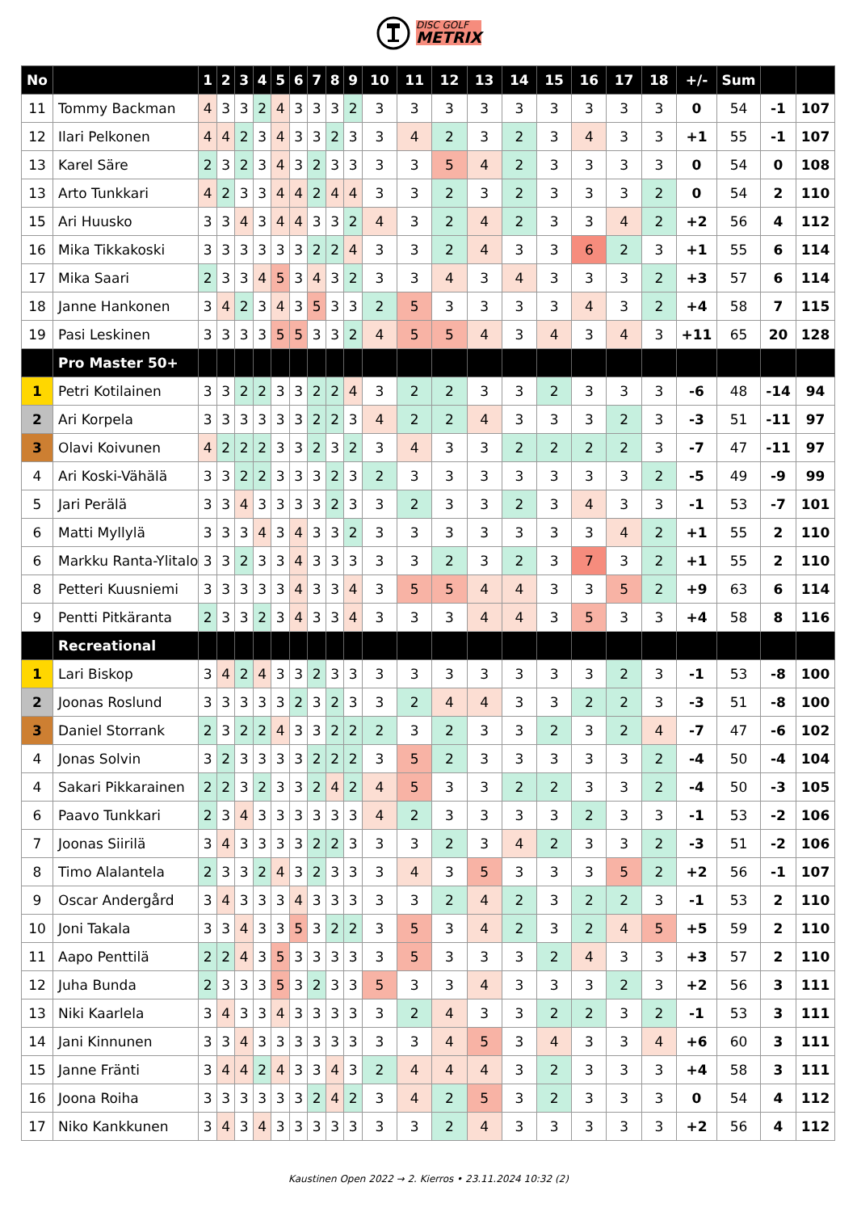DISC GOLF
METRIX
| No | | 1 | 2 | 3 | 4 | 5 | 6 | 7 | 8 | 9 | 10 | 11 | 12 | 13 | 14 | 15 | 16 | 17 | 18 | +/- | Sum | | |
| --- | --- | --- | --- | --- | --- | --- | --- | --- | --- | --- | --- | --- | --- | --- | --- | --- | --- | --- | --- | --- | --- | --- | --- |
| 11 | Tommy Backman | 4 | 3 | 3 | 2 | 4 | 3 | 3 | 3 | 2 | 3 | 3 | 3 | 3 | 3 | 3 | 3 | 3 | 3 | 0 | 54 | -1 | 107 |
| 12 | Ilari Pelkonen | 4 | 4 | 2 | 3 | 4 | 3 | 3 | 2 | 3 | 3 | 4 | 2 | 3 | 2 | 3 | 4 | 3 | 3 | +1 | 55 | -1 | 107 |
| 13 | Karel Säre | 2 | 3 | 2 | 3 | 4 | 3 | 2 | 3 | 3 | 3 | 3 | 5 | 4 | 2 | 3 | 3 | 3 | 3 | 0 | 54 | 0 | 108 |
| 13 | Arto Tunkkari | 4 | 2 | 3 | 3 | 4 | 4 | 2 | 4 | 4 | 3 | 3 | 2 | 3 | 2 | 3 | 3 | 3 | 2 | 0 | 54 | 2 | 110 |
| 15 | Ari Huusko | 3 | 3 | 4 | 3 | 4 | 4 | 3 | 3 | 2 | 4 | 3 | 2 | 4 | 2 | 3 | 3 | 4 | 2 | +2 | 56 | 4 | 112 |
| 16 | Mika Tikkakoski | 3 | 3 | 3 | 3 | 3 | 3 | 2 | 2 | 4 | 3 | 3 | 2 | 4 | 3 | 3 | 6 | 2 | 3 | +1 | 55 | 6 | 114 |
| 17 | Mika Saari | 2 | 3 | 3 | 4 | 5 | 3 | 4 | 3 | 2 | 3 | 3 | 4 | 3 | 4 | 3 | 3 | 3 | 2 | +3 | 57 | 6 | 114 |
| 18 | Janne Hankonen | 3 | 4 | 2 | 3 | 4 | 3 | 5 | 3 | 3 | 2 | 5 | 3 | 3 | 3 | 3 | 4 | 3 | 2 | +4 | 58 | 7 | 115 |
| 19 | Pasi Leskinen | 3 | 3 | 3 | 3 | 5 | 5 | 3 | 3 | 2 | 4 | 5 | 5 | 4 | 3 | 4 | 3 | 4 | 3 | +11 | 65 | 20 | 128 |
| | Pro Master 50+ | | | | | | | | | | | | | | | | | | | | | | |
| 1 | Petri Kotilainen | 3 | 3 | 2 | 2 | 3 | 3 | 2 | 2 | 4 | 3 | 2 | 2 | 3 | 3 | 2 | 3 | 3 | 3 | -6 | 48 | -14 | 94 |
| 2 | Ari Korpela | 3 | 3 | 3 | 3 | 3 | 3 | 2 | 2 | 3 | 4 | 2 | 2 | 4 | 3 | 3 | 3 | 2 | 3 | -3 | 51 | -11 | 97 |
| 3 | Olavi Koivunen | 4 | 2 | 2 | 2 | 3 | 3 | 2 | 3 | 2 | 3 | 4 | 3 | 3 | 2 | 2 | 2 | 2 | 3 | -7 | 47 | -11 | 97 |
| 4 | Ari Koski-Vähälä | 3 | 3 | 2 | 2 | 3 | 3 | 3 | 2 | 3 | 2 | 3 | 3 | 3 | 3 | 3 | 3 | 3 | 2 | -5 | 49 | -9 | 99 |
| 5 | Jari Perälä | 3 | 3 | 4 | 3 | 3 | 3 | 3 | 2 | 3 | 3 | 2 | 3 | 3 | 2 | 3 | 4 | 3 | 3 | -1 | 53 | -7 | 101 |
| 6 | Matti Myllylä | 3 | 3 | 3 | 4 | 3 | 4 | 3 | 3 | 2 | 3 | 3 | 3 | 3 | 3 | 3 | 3 | 4 | 2 | +1 | 55 | 2 | 110 |
| 6 | Markku Ranta-Ylitalo | 3 | 3 | 2 | 3 | 3 | 4 | 3 | 3 | 3 | 3 | 3 | 2 | 3 | 2 | 3 | 7 | 3 | 2 | +1 | 55 | 2 | 110 |
| 8 | Petteri Kuusniemi | 3 | 3 | 3 | 3 | 3 | 4 | 3 | 3 | 4 | 3 | 5 | 5 | 4 | 4 | 3 | 3 | 5 | 2 | +9 | 63 | 6 | 114 |
| 9 | Pentti Pitkäranta | 2 | 3 | 3 | 2 | 3 | 4 | 3 | 3 | 4 | 3 | 3 | 3 | 4 | 4 | 3 | 5 | 3 | 3 | +4 | 58 | 8 | 116 |
| | Recreational | | | | | | | | | | | | | | | | | | | | | | |
| 1 | Lari Biskop | 3 | 4 | 2 | 4 | 3 | 3 | 2 | 3 | 3 | 3 | 3 | 3 | 3 | 3 | 3 | 3 | 2 | 3 | -1 | 53 | -8 | 100 |
| 2 | Joonas Roslund | 3 | 3 | 3 | 3 | 3 | 2 | 3 | 2 | 3 | 3 | 2 | 4 | 4 | 3 | 3 | 2 | 2 | 3 | -3 | 51 | -8 | 100 |
| 3 | Daniel Storrank | 2 | 3 | 2 | 2 | 4 | 3 | 3 | 2 | 2 | 2 | 3 | 2 | 3 | 3 | 2 | 3 | 2 | 4 | -7 | 47 | -6 | 102 |
| 4 | Jonas Solvin | 3 | 2 | 3 | 3 | 3 | 3 | 2 | 2 | 2 | 3 | 5 | 2 | 3 | 3 | 3 | 3 | 3 | 2 | -4 | 50 | -4 | 104 |
| 4 | Sakari Pikkarainen | 2 | 2 | 3 | 2 | 3 | 3 | 2 | 4 | 2 | 4 | 5 | 3 | 3 | 2 | 2 | 3 | 3 | 2 | -4 | 50 | -3 | 105 |
| 6 | Paavo Tunkkari | 2 | 3 | 4 | 3 | 3 | 3 | 3 | 3 | 3 | 4 | 2 | 3 | 3 | 3 | 3 | 2 | 3 | 3 | -1 | 53 | -2 | 106 |
| 7 | Joonas Siirilä | 3 | 4 | 3 | 3 | 3 | 3 | 2 | 2 | 3 | 3 | 3 | 2 | 3 | 4 | 2 | 3 | 3 | 2 | -3 | 51 | -2 | 106 |
| 8 | Timo Alalantela | 2 | 3 | 3 | 2 | 4 | 3 | 2 | 3 | 3 | 3 | 4 | 3 | 5 | 3 | 3 | 3 | 5 | 2 | +2 | 56 | -1 | 107 |
| 9 | Oscar Andergård | 3 | 4 | 3 | 3 | 3 | 4 | 3 | 3 | 3 | 3 | 3 | 2 | 4 | 2 | 3 | 2 | 2 | 3 | -1 | 53 | 2 | 110 |
| 10 | Joni Takala | 3 | 3 | 4 | 3 | 3 | 5 | 3 | 2 | 2 | 3 | 5 | 3 | 4 | 2 | 3 | 2 | 4 | 5 | +5 | 59 | 2 | 110 |
| 11 | Aapo Penttilä | 2 | 2 | 4 | 3 | 5 | 3 | 3 | 3 | 3 | 3 | 5 | 3 | 3 | 3 | 2 | 4 | 3 | 3 | +3 | 57 | 2 | 110 |
| 12 | Juha Bunda | 2 | 3 | 3 | 3 | 5 | 3 | 2 | 3 | 3 | 5 | 3 | 3 | 4 | 3 | 3 | 3 | 2 | 3 | +2 | 56 | 3 | 111 |
| 13 | Niki Kaarlela | 3 | 4 | 3 | 3 | 4 | 3 | 3 | 3 | 3 | 3 | 2 | 4 | 3 | 3 | 2 | 2 | 3 | 2 | -1 | 53 | 3 | 111 |
| 14 | Jani Kinnunen | 3 | 3 | 4 | 3 | 3 | 3 | 3 | 3 | 3 | 3 | 3 | 4 | 5 | 3 | 4 | 3 | 3 | 4 | +6 | 60 | 3 | 111 |
| 15 | Janne Fränti | 3 | 4 | 4 | 2 | 4 | 3 | 3 | 4 | 3 | 2 | 4 | 4 | 4 | 3 | 2 | 3 | 3 | 3 | +4 | 58 | 3 | 111 |
| 16 | Joona Roiha | 3 | 3 | 3 | 3 | 3 | 3 | 2 | 4 | 2 | 3 | 4 | 2 | 5 | 3 | 2 | 3 | 3 | 3 | 0 | 54 | 4 | 112 |
| 17 | Niko Kankkunen | 3 | 4 | 3 | 4 | 3 | 3 | 3 | 3 | 3 | 3 | 3 | 2 | 4 | 3 | 3 | 3 | 3 | 3 | +2 | 56 | 4 | 112 |
Kaustinen Open 2022 → 2. Kierros • 23.11.2024 10:32 (2)